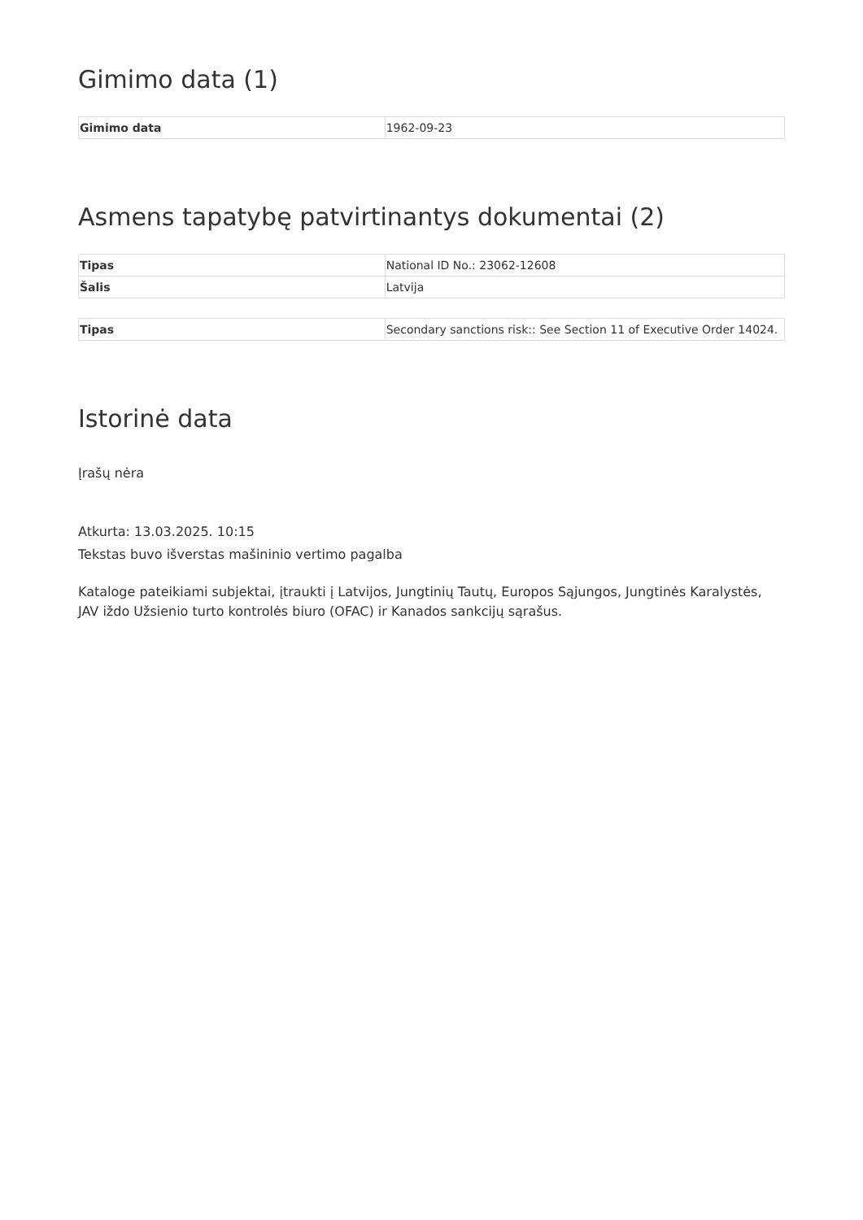Gimimo data (1)
| Gimimo data | 1962-09-23 |
Asmens tapatybę patvirtinantys dokumentai (2)
| Tipas | National ID No.: 23062-12608 |
| Šalis | Latvija |
| Tipas | Secondary sanctions risk:: See Section 11 of Executive Order 14024. |
Istorinė data
Įrašų nėra
Atkurta: 13.03.2025. 10:15
Tekstas buvo išverstas mašininio vertimo pagalba
Kataloge pateikiami subjektai, įtraukti į Latvijos, Jungtinių Tautų, Europos Sąjungos, Jungtinės Karalystės, JAV iždo Užsienio turto kontrolės biuro (OFAC) ir Kanados sankcijų sąrašus.